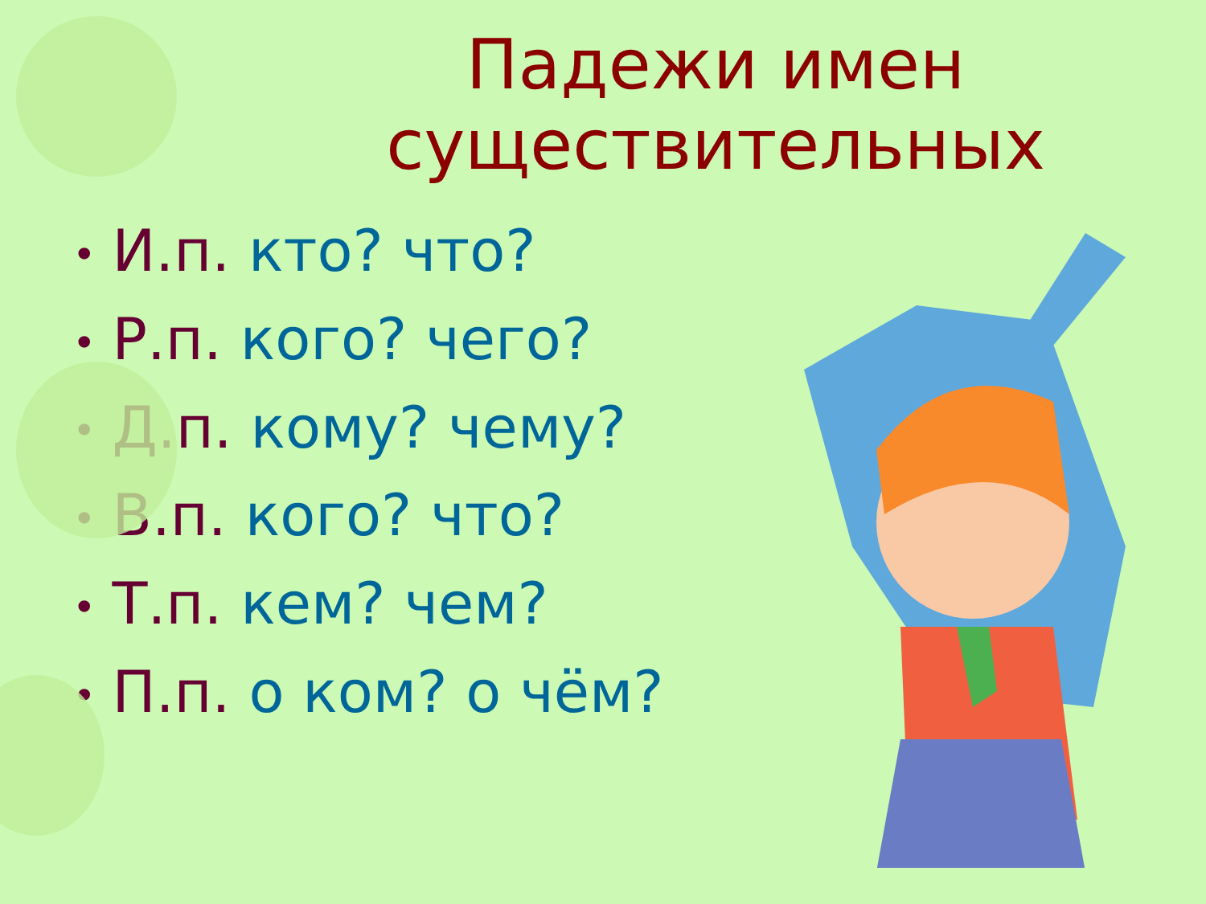Падежи имен существительных
• И.п. кто? что?
• Р.п. кого? чего?
• Д.п. кому? чему?
• В.п. кого? что?
• Т.п. кем? чем?
• П.п. о ком? о чём?